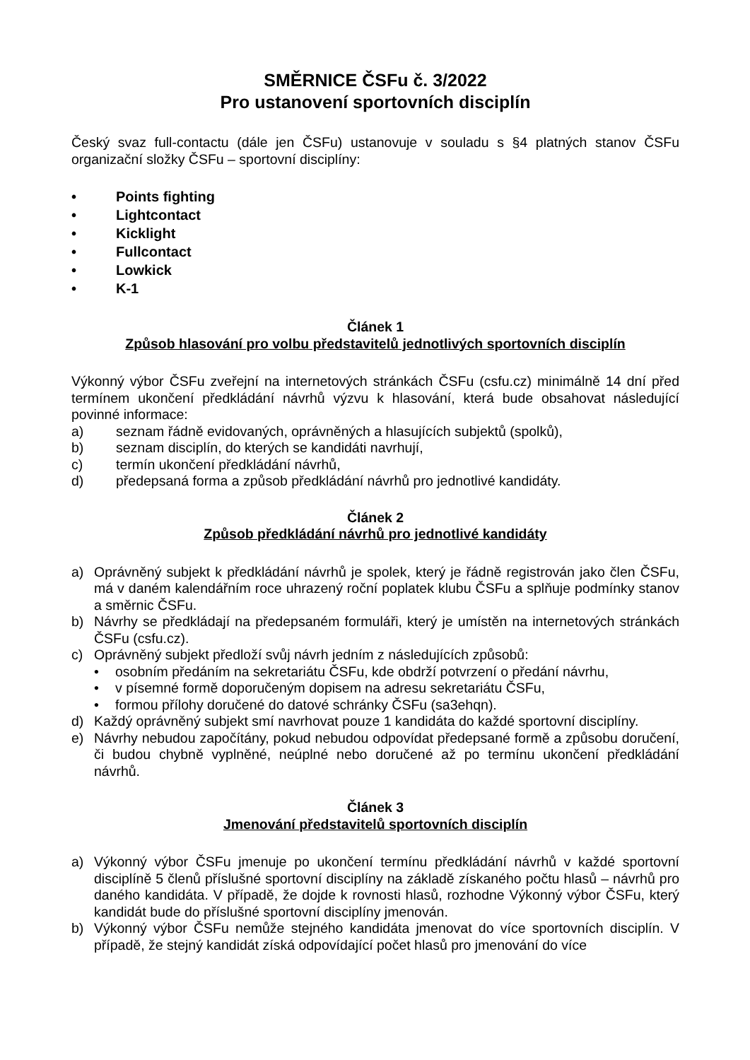SMĚRNICE ČSFu č. 3/2022
Pro ustanovení sportovních disciplín
Český svaz full-contactu (dále jen ČSFu) ustanovuje v souladu s §4 platných stanov ČSFu organizační složky ČSFu – sportovní disciplíny:
• Points fighting
• Lightcontact
• Kicklight
• Fullcontact
• Lowkick
• K-1
Článek 1
Způsob hlasování pro volbu představitelů jednotlivých sportovních disciplín
Výkonný výbor ČSFu zveřejní na internetových stránkách ČSFu (csfu.cz) minimálně 14 dní před termínem ukončení předkládání návrhů výzvu k hlasování, která bude obsahovat následující povinné informace:
a) seznam řádně evidovaných, oprávněných a hlasujících subjektů (spolků),
b) seznam disciplín, do kterých se kandidáti navrhují,
c) termín ukončení předkládání návrhů,
d) předepsaná forma a způsob předkládání návrhů pro jednotlivé kandidáty.
Článek 2
Způsob předkládání návrhů pro jednotlivé kandidáty
a) Oprávněný subjekt k předkládání návrhů je spolek, který je řádně registrován jako člen ČSFu, má v daném kalendářním roce uhrazený roční poplatek klubu ČSFu a splňuje podmínky stanov a směrnic ČSFu.
b) Návrhy se předkládají na předepsaném formuláři, který je umístěn na internetových stránkách ČSFu (csfu.cz).
c) Oprávněný subjekt předloží svůj návrh jedním z následujících způsobů:
• osobním předáním na sekretariátu ČSFu, kde obdrží potvrzení o předání návrhu,
• v písemné formě doporučeným dopisem na adresu sekretariátu ČSFu,
• formou přílohy doručené do datové schránky ČSFu (sa3ehqn).
d) Každý oprávněný subjekt smí navrhovat pouze 1 kandidáta do každé sportovní disciplíny.
e) Návrhy nebudou započítány, pokud nebudou odpovídat předepsané formě a způsobu doručení, či budou chybně vyplněné, neúplné nebo doručené až po termínu ukončení předkládání návrhů.
Článek 3
Jmenování představitelů sportovních disciplín
a) Výkonný výbor ČSFu jmenuje po ukončení termínu předkládání návrhů v každé sportovní disciplíně 5 členů příslušné sportovní disciplíny na základě získaného počtu hlasů – návrhů pro daného kandidáta. V případě, že dojde k rovnosti hlasů, rozhodne Výkonný výbor ČSFu, který kandidát bude do příslušné sportovní disciplíny jmenován.
b) Výkonný výbor ČSFu nemůže stejného kandidáta jmenovat do více sportovních disciplín. V případě, že stejný kandidát získá odpovídající počet hlasů pro jmenování do více